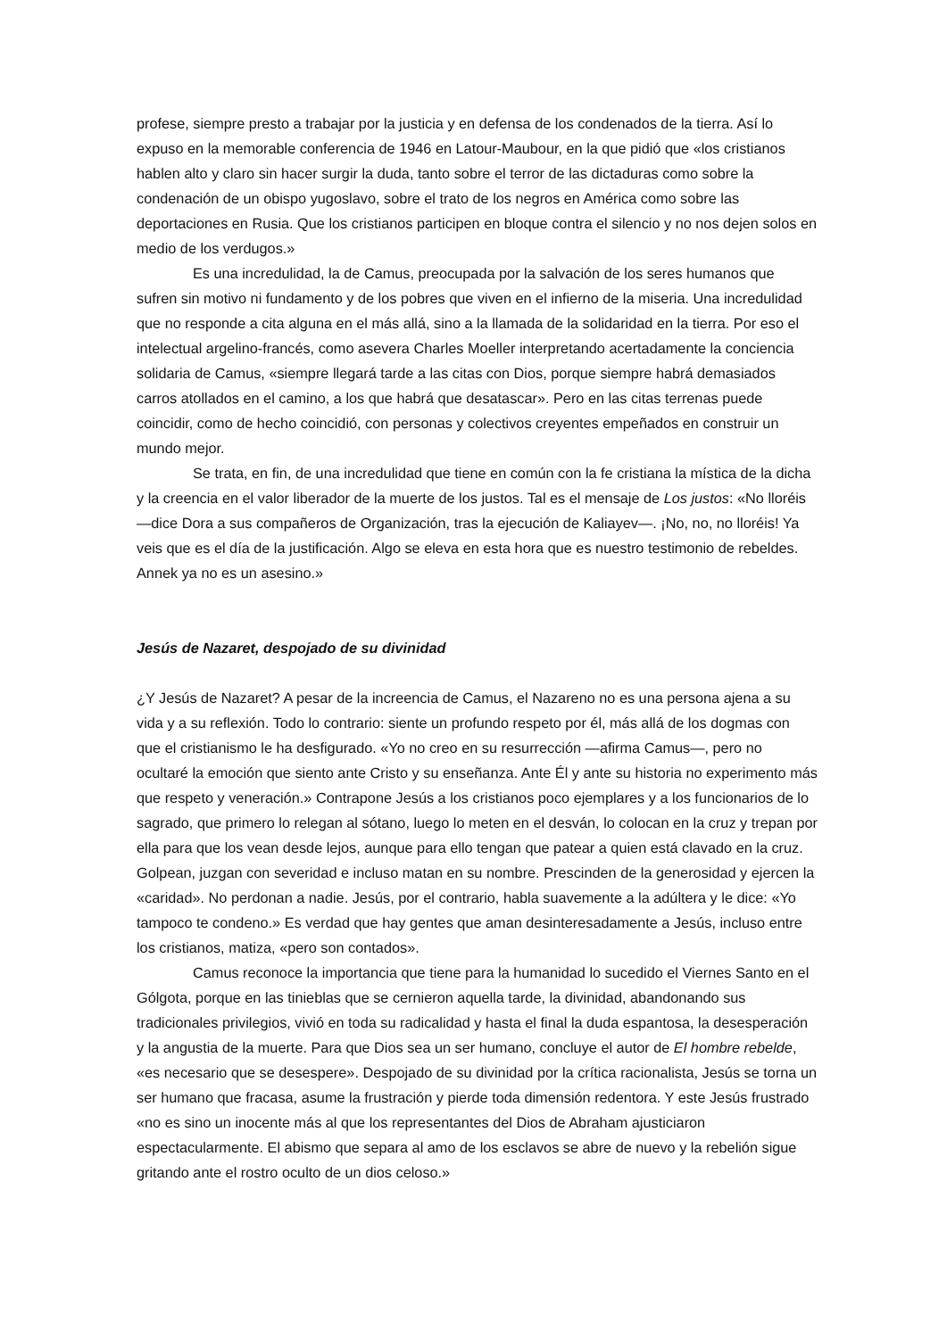profese, siempre presto a trabajar por la justicia y en defensa de los condenados de la tierra. Así lo expuso en la memorable conferencia de 1946 en Latour-Maubour, en la que pidió que «los cristianos hablen alto y claro sin hacer surgir la duda, tanto sobre el terror de las dictaduras como sobre la condenación de un obispo yugoslavo, sobre el trato de los negros en América como sobre las deportaciones en Rusia. Que los cristianos participen en bloque contra el silencio y no nos dejen solos en medio de los verdugos.»
Es una incredulidad, la de Camus, preocupada por la salvación de los seres humanos que sufren sin motivo ni fundamento y de los pobres que viven en el infierno de la miseria. Una incredulidad que no responde a cita alguna en el más allá, sino a la llamada de la solidaridad en la tierra. Por eso el intelectual argelino-francés, como asevera Charles Moeller interpretando acertadamente la conciencia solidaria de Camus, «siempre llegará tarde a las citas con Dios, porque siempre habrá demasiados carros atollados en el camino, a los que habrá que desatascar». Pero en las citas terrenas puede coincidir, como de hecho coincidió, con personas y colectivos creyentes empeñados en construir un mundo mejor.
Se trata, en fin, de una incredulidad que tiene en común con la fe cristiana la mística de la dicha y la creencia en el valor liberador de la muerte de los justos. Tal es el mensaje de Los justos: «No lloréis —dice Dora a sus compañeros de Organización, tras la ejecución de Kaliayev—. ¡No, no, no lloréis! Ya veis que es el día de la justificación. Algo se eleva en esta hora que es nuestro testimonio de rebeldes. Annek ya no es un asesino.»
Jesús de Nazaret, despojado de su divinidad
¿Y Jesús de Nazaret? A pesar de la increencia de Camus, el Nazareno no es una persona ajena a su vida y a su reflexión. Todo lo contrario: siente un profundo respeto por él, más allá de los dogmas con que el cristianismo le ha desfigurado. «Yo no creo en su resurrección —afirma Camus—, pero no ocultaré la emoción que siento ante Cristo y su enseñanza. Ante Él y ante su historia no experimento más que respeto y veneración.» Contrapone Jesús a los cristianos poco ejemplares y a los funcionarios de lo sagrado, que primero lo relegan al sótano, luego lo meten en el desván, lo colocan en la cruz y trepan por ella para que los vean desde lejos, aunque para ello tengan que patear a quien está clavado en la cruz. Golpean, juzgan con severidad e incluso matan en su nombre. Prescinden de la generosidad y ejercen la «caridad». No perdonan a nadie. Jesús, por el contrario, habla suavemente a la adúltera y le dice: «Yo tampoco te condeno.» Es verdad que hay gentes que aman desinteresadamente a Jesús, incluso entre los cristianos, matiza, «pero son contados».
Camus reconoce la importancia que tiene para la humanidad lo sucedido el Viernes Santo en el Gólgota, porque en las tinieblas que se cernieron aquella tarde, la divinidad, abandonando sus tradicionales privilegios, vivió en toda su radicalidad y hasta el final la duda espantosa, la desesperación y la angustia de la muerte. Para que Dios sea un ser humano, concluye el autor de El hombre rebelde, «es necesario que se desespere». Despojado de su divinidad por la crítica racionalista, Jesús se torna un ser humano que fracasa, asume la frustración y pierde toda dimensión redentora. Y este Jesús frustrado «no es sino un inocente más al que los representantes del Dios de Abraham ajusticiaron espectacularmente. El abismo que separa al amo de los esclavos se abre de nuevo y la rebelión sigue gritando ante el rostro oculto de un dios celoso.»